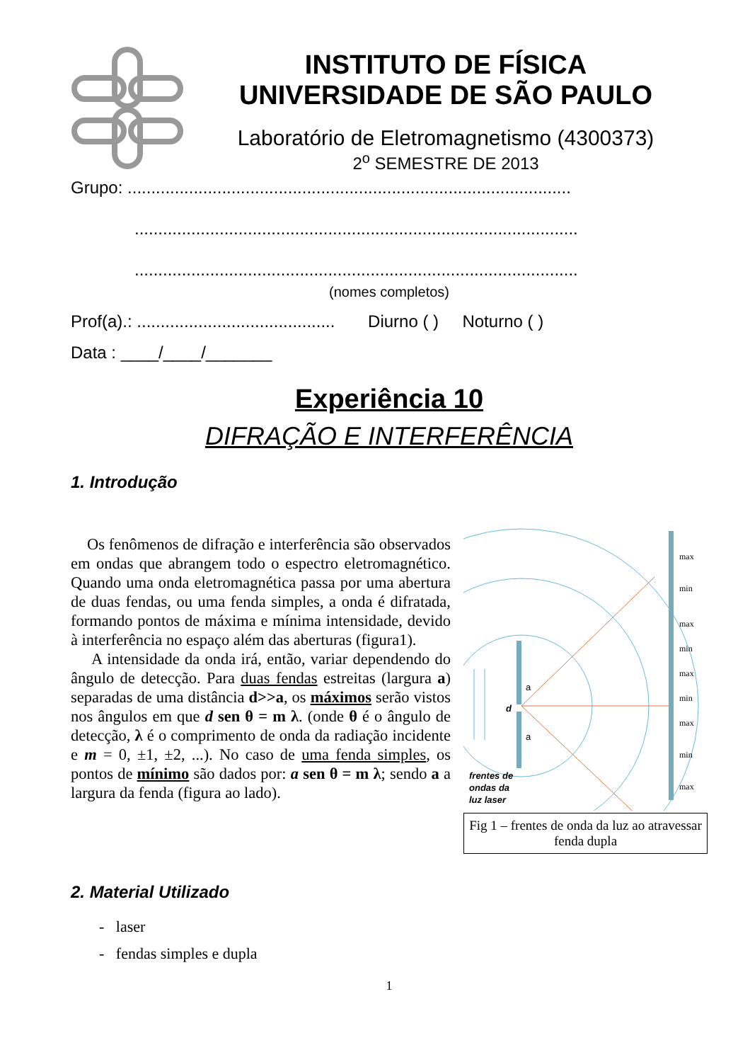INSTITUTO DE FÍSICA
UNIVERSIDADE DE SÃO PAULO
Laboratório de Eletromagnetismo (4300373)
2<sup>o</sup> SEMESTRE DE 2013
Grupo: ..............................................................................................
..............................................................................................
..............................................................................................
(nomes completos)
Prof(a).: .......................................... Diurno ( ) Noturno ( )
Data : ____/____/_______
Experiência 10
DIFRAÇÃO E INTERFERÊNCIA
1. Introdução
Os fenômenos de difração e interferência são observados em ondas que abrangem todo o espectro eletromagnético. Quando uma onda eletromagnética passa por uma abertura de duas fendas, ou uma fenda simples, a onda é difratada, formando pontos de máxima e mínima intensidade, devido à interferência no espaço além das aberturas (figura1).
A intensidade da onda irá, então, variar dependendo do ângulo de detecção. Para duas fendas estreitas (largura a) separadas de uma distância d>>a, os máximos serão vistos nos ângulos em que d sen θ = m λ. (onde θ é o ângulo de detecção, λ é o comprimento de onda da radiação incidente e m = 0, ±1, ±2, ...). No caso de uma fenda simples, os pontos de mínimo são dados por: a sen θ = m λ; sendo a a largura da fenda (figura ao lado).
d
a
a
frentes de
ondas da
luz laser
max
min
max
min
max
min
max
min
max
Fig 1 – frentes de onda da luz ao atravessar fenda dupla
2. Material Utilizado
- laser
- fendas simples e dupla
1